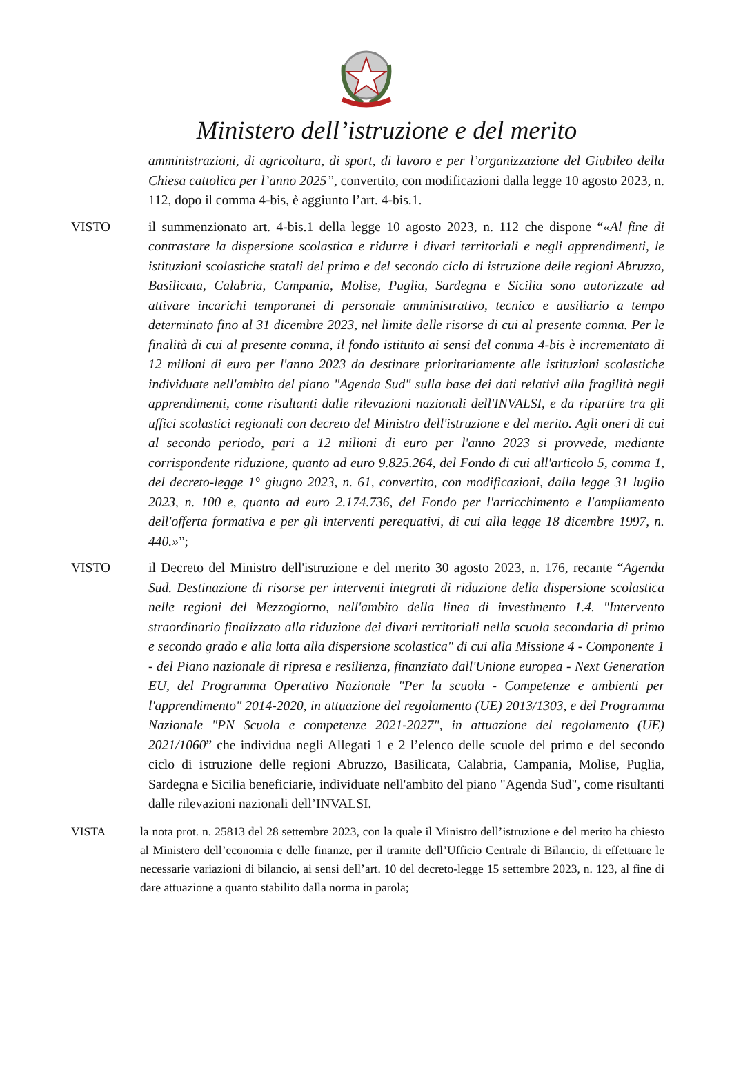Ministero dell’istruzione e del merito
amministrazioni, di agricoltura, di sport, di lavoro e per l’organizzazione del Giubileo della Chiesa cattolica per l’anno 2025”, convertito, con modificazioni dalla legge 10 agosto 2023, n. 112, dopo il comma 4-bis, è aggiunto l’art. 4-bis.1.
VISTO il summenzionato art. 4-bis.1 della legge 10 agosto 2023, n. 112 che dispone “«Al fine di contrastare la dispersione scolastica e ridurre i divari territoriali e negli apprendimenti, le istituzioni scolastiche statali del primo e del secondo ciclo di istruzione delle regioni Abruzzo, Basilicata, Calabria, Campania, Molise, Puglia, Sardegna e Sicilia sono autorizzate ad attivare incarichi temporanei di personale amministrativo, tecnico e ausiliario a tempo determinato fino al 31 dicembre 2023, nel limite delle risorse di cui al presente comma. Per le finalità di cui al presente comma, il fondo istituito ai sensi del comma 4-bis è incrementato di 12 milioni di euro per l'anno 2023 da destinare prioritariamente alle istituzioni scolastiche individuate nell'ambito del piano "Agenda Sud" sulla base dei dati relativi alla fragilità negli apprendimenti, come risultanti dalle rilevazioni nazionali dell'INVALSI, e da ripartire tra gli uffici scolastici regionali con decreto del Ministro dell'istruzione e del merito. Agli oneri di cui al secondo periodo, pari a 12 milioni di euro per l'anno 2023 si provvede, mediante corrispondente riduzione, quanto ad euro 9.825.264, del Fondo di cui all'articolo 5, comma 1, del decreto-legge 1° giugno 2023, n. 61, convertito, con modificazioni, dalla legge 31 luglio 2023, n. 100 e, quanto ad euro 2.174.736, del Fondo per l'arricchimento e l'ampliamento dell'offerta formativa e per gli interventi perequativi, di cui alla legge 18 dicembre 1997, n. 440.»”;
VISTO il Decreto del Ministro dell'istruzione e del merito 30 agosto 2023, n. 176, recante “Agenda Sud. Destinazione di risorse per interventi integrati di riduzione della dispersione scolastica nelle regioni del Mezzogiorno, nell'ambito della linea di investimento 1.4. "Intervento straordinario finalizzato alla riduzione dei divari territoriali nella scuola secondaria di primo e secondo grado e alla lotta alla dispersione scolastica" di cui alla Missione 4 - Componente 1 - del Piano nazionale di ripresa e resilienza, finanziato dall'Unione europea - Next Generation EU, del Programma Operativo Nazionale "Per la scuola - Competenze e ambienti per l'apprendimento" 2014-2020, in attuazione del regolamento (UE) 2013/1303, e del Programma Nazionale "PN Scuola e competenze 2021-2027", in attuazione del regolamento (UE) 2021/1060” che individua negli Allegati 1 e 2 l’elenco delle scuole del primo e del secondo ciclo di istruzione delle regioni Abruzzo, Basilicata, Calabria, Campania, Molise, Puglia, Sardegna e Sicilia beneficiarie, individuate nell'ambito del piano "Agenda Sud", come risultanti dalle rilevazioni nazionali dell’INVALSI.
VISTA la nota prot. n. 25813 del 28 settembre 2023, con la quale il Ministro dell’istruzione e del merito ha chiesto al Ministero dell’economia e delle finanze, per il tramite dell’Ufficio Centrale di Bilancio, di effettuare le necessarie variazioni di bilancio, ai sensi dell’art. 10 del decreto-legge 15 settembre 2023, n. 123, al fine di dare attuazione a quanto stabilito dalla norma in parola;